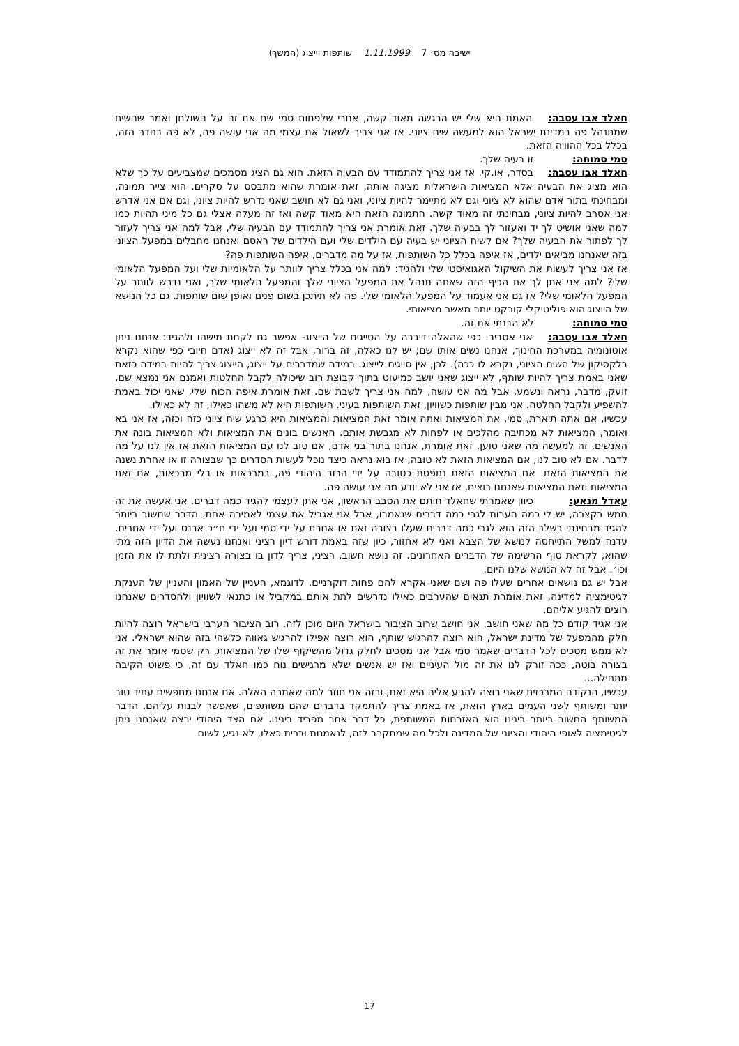ישיבה מס׳ 7 1.11.1999 שותפות וייצוג (המשך)
חאלד אבו עסבה: האמת היא שלי יש הרגשה מאוד קשה, אחרי שלפחות סמי שם את זה על השולחן ואמר שהשיח שמתנהל פה במדינת ישראל הוא למעשה שיח ציוני. אז אני צריך לשאול את עצמי מה אני עושה פה, לא פה בחדר הזה, בכלל בכל ההוויה הזאת.
סמי סמוחה: זו בעיה שלך.
חאלד אבו עסבה: בסדר, או.קי. אז אני צריך להתמודד עם הבעיה הזאת. הוא גם הציג מסמכים שמצביעים על כך שלא הוא מציג את הבעיה אלא המציאות הישראלית מציגה אותה, זאת אומרת שהוא מתבסס על סקרים. הוא צייר תמונה, ומבחינתי בתור אדם שהוא לא ציוני וגם לא מתיימר להיות ציוני, ואני גם לא חושב שאני נדרש להיות ציוני, וגם אם אני אדרש אני אסרב להיות ציוני, מבחינתי זה מאוד קשה. התמונה הזאת היא מאוד קשה ואז זה מעלה אצלי גם כל מיני תהיות כמו למה שאני אושיט לך יד ואעזור לך בבעיה שלך. זאת אומרת אני צריך להתמודד עם הבעיה שלי, אבל למה אני צריך לעזור לך לפתור את הבעיה שלך? אם לשיח הציוני יש בעיה עם הילדים שלי ועם הילדים של ראסם ואנחנו מחבלים במפעל הציוני בזה שאנחנו מביאים ילדים, אז איפה בכלל כל השותפות, אז על מה מדברים, איפה השותפות פה?
אז אני צריך לעשות את השיקול האגואיסטי שלי ולהגיד: למה אני בכלל צריך לוותר על הלאומיות שלי ועל המפעל הלאומי שלי? למה אני אתן לך את הכיף הזה שאתה תנהל את המפעל הציוני שלך והמפעל הלאומי שלך, ואני נדרש לוותר על המפעל הלאומי שלי? אז גם אני אעמוד על המפעל הלאומי שלי. פה לא תיתכן בשום פנים ואופן שום שותפות. גם כל הנושא של הייצוג הוא פוליטיקלי קורקט יותר מאשר מציאותי.
סמי סמוחה: לא הבנתי את זה.
חאלד אבו עסבה: אני אסביר. כפי שהאלה דיברה על הסייגים של הייצוג- אפשר גם לקחת מישהו ולהגיד: אנחנו ניתן אוטונומיה במערכת החינוך, אנחנו נשים אותו שם; יש לנו כאלה, זה ברור, אבל זה לא ייצוג (אדם חיובי כפי שהוא נקרא בלקסיקון של השיח הציוני, נקרא לו ככה). לכן, אין סייגים לייצוג. במידה שמדברים על ייצוג, הייצוג צריך להיות במידה כזאת שאני באמת צריך להיות שותף, לא ייצוג שאני יושב כמיעוט בתוך קבוצת רוב שיכולה לקבל החלטות ואמנם אני נמצא שם, זועק, מדבר, נראה ונשמע, אבל מה אני עושה, למה אני צריך לשבת שם. זאת אומרת איפה הכוח שלי, שאני יכול באמת להשפיע ולקבל החלטה. אני מבין שותפות כשוויון, זאת השותפות בעיני. השותפות היא לא משהו כאילו, זה לא כאילו.
עכשיו, אם אתה תיארת, סמי, את המציאות ואתה אומר זאת המציאות והמציאות היא כרגע שיח ציוני כזה וכזה, אז אני בא ואומר, המציאות לא מכתיבה מהלכים או לפחות לא מגבשת אותם. האנשים בונים את המציאות ולא המציאות בונה את האנשים, זה למעשה מה שאני טוען. זאת אומרת, אנחנו בתור בני אדם, אם טוב לנו עם המציאות הזאת אז אין לנו על מה לדבר. אם לא טוב לנו, אם המציאות הזאת לא טובה, אז בוא נראה כיצד נוכל לעשות הסדרים כך שבצורה זו או אחרת נשנה את המציאות הזאת. אם המציאות הזאת נתפסת כטובה על ידי הרוב היהודי פה, במרכאות או בלי מרכאות, אם זאת המציאות וזאת המציאות שאנחנו רוצים, אז אני לא יודע מה אני עושה פה.
עאדל מנאע: כיוון שאמרתי שחאלד חותם את הסבב הראשון, אני אתן לעצמי להגיד כמה דברים. אני אעשה את זה ממש בקצרה, יש לי כמה הערות לגבי כמה דברים שנאמרו, אבל אני אגביל את עצמי לאמירה אחת. הדבר שחשוב ביותר להגיד מבחינתי בשלב הזה הוא לגבי כמה דברים שעלו בצורה זאת או אחרת על ידי סמי ועל ידי ח״כ ארנס ועל ידי אחרים. עדנה למשל התייחסה לנושא של הצבא ואני לא אחזור, כיון שזה באמת דורש דיון רציני ואנחנו נעשה את הדיון הזה מתי שהוא, לקראת סוף הרשימה של הדברים האחרונים. זה נושא חשוב, רציני, צריך לדון בו בצורה רצינית ולתת לו את הזמן וכו׳. אבל זה לא הנושא שלנו היום.
אבל יש גם נושאים אחרים שעלו פה ושם שאני אקרא להם פחות דוקרניים. לדוגמא, העניין של האמון והעניין של הענקת לגיטימציה למדינה, זאת אומרת תנאים שהערבים כאילו נדרשים לתת אותם במקביל או כתנאי לשוויון ולהסדרים שאנחנו רוצים להגיע אליהם.
אני אגיד קודם כל מה שאני חושב. אני חושב שרוב הציבור בישראל היום מוכן לזה. רוב הציבור הערבי בישראל רוצה להיות חלק מהמפעל של מדינת ישראל, הוא רוצה להרגיש שותף, הוא רוצה אפילו להרגיש גאווה כלשהי בזה שהוא ישראלי. אני לא ממש מסכים לכל הדברים שאמר סמי אבל אני מסכים לחלק גדול מהשיקוף שלו של המציאות, רק שסמי אומר את זה בצורה בוטה, ככה זורק לנו את זה מול העיניים ואז יש אנשים שלא מרגישים נוח כמו חאלד עם זה, כי פשוט הקיבה מתחילה...
עכשיו, הנקודה המרכזית שאני רוצה להגיע אליה היא זאת, ובזה אני חוזר למה שאמרה האלה. אם אנחנו מחפשים עתיד טוב יותר ומשותף לשני העמים בארץ הזאת, אז באמת צריך להתמקד בדברים שהם משותפים, שאפשר לבנות עליהם. הדבר המשותף החשוב ביותר בינינו הוא האזרחות המשותפת, כל דבר אחר מפריד בינינו. אם הצד היהודי ירצה שאנחנו ניתן לגיטימציה לאופי היהודי והציוני של המדינה ולכל מה שמתקרב לזה, לנאמנות וברית כאלו, לא נגיע לשום
17